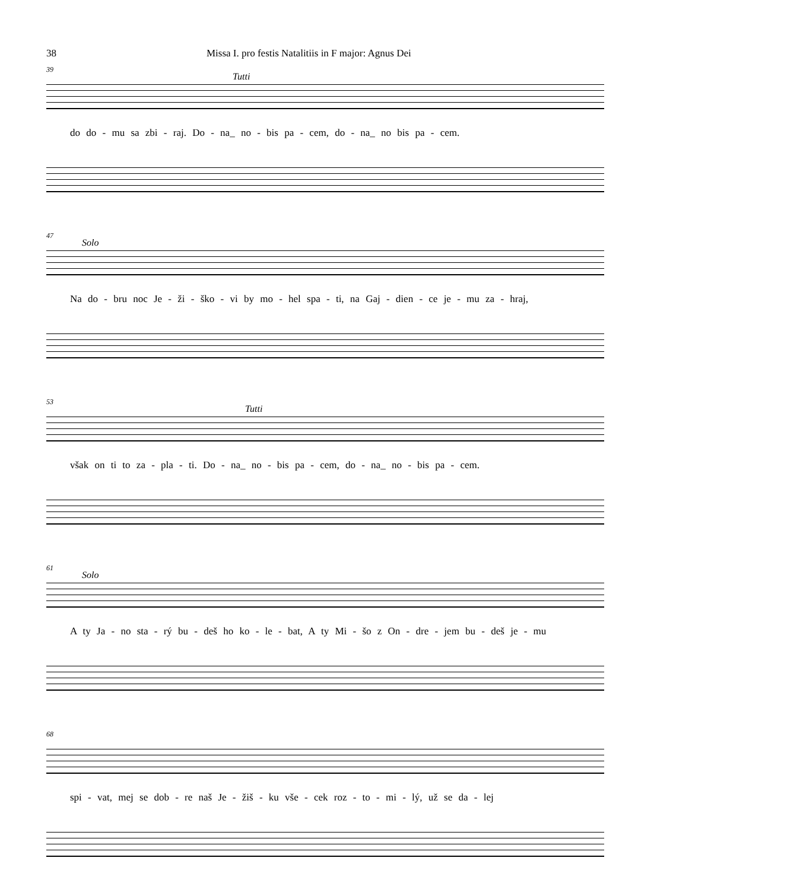38 Missa I. pro festis Natalitiis in F major: Agnus Dei
39
Tutti
do do - mu sa zbi - raj. Do - na_ no - bis pa - cem, do - na_ no bis pa - cem.
47
Solo
Na do - bru noc Je - ži - ško - vi by mo - hel spa - ti, na Gaj - dien - ce je - mu za - hraj,
53
Tutti
však on ti to za - pla - ti. Do - na_ no - bis pa - cem, do - na_ no - bis pa - cem.
61
Solo
A ty Ja - no sta - rý bu - deš ho ko - le - bat, A ty Mi - šo z On - dre - jem bu - deš je - mu
68
spi - vat, mej se dob - re naš Je - žiš - ku vše - cek roz - to - mi - lý, už se da - lej